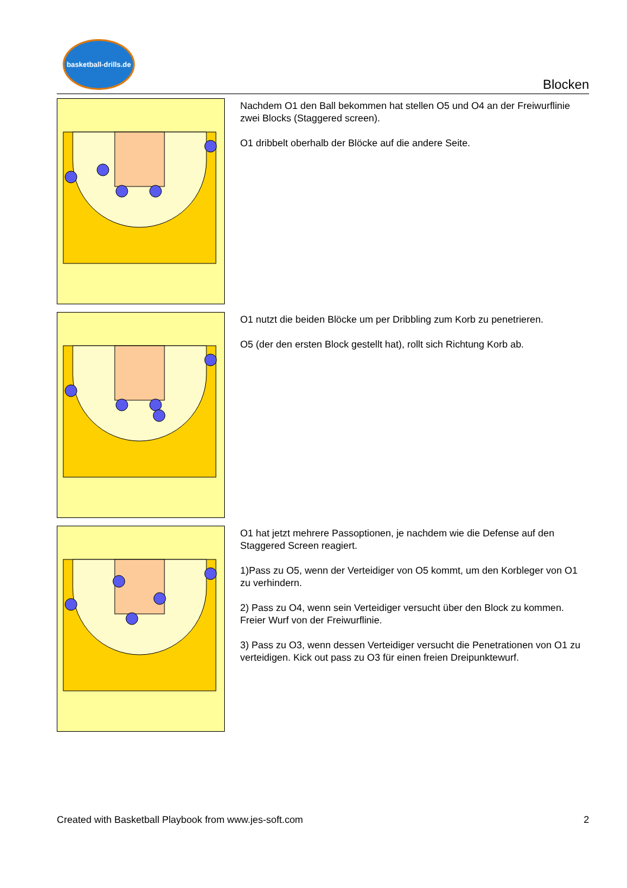basketball-drills.de
Blocken
Nachdem O1 den Ball bekommen hat stellen O5 und O4 an der Freiwurflinie zwei Blocks (Staggered screen).
O1 dribbelt oberhalb der Blöcke auf die andere Seite.
O1 nutzt die beiden Blöcke um per Dribbling zum Korb zu penetrieren.
O5 (der den ersten Block gestellt hat), rollt sich Richtung Korb ab.
O1 hat jetzt mehrere Passoptionen, je nachdem wie die Defense auf den Staggered Screen reagiert.
1)Pass zu O5, wenn der Verteidiger von O5 kommt, um den Korbleger von O1 zu verhindern.
2) Pass zu O4, wenn sein Verteidiger versucht über den Block zu kommen. Freier Wurf von der Freiwurflinie.
3) Pass zu O3, wenn dessen Verteidiger versucht die Penetrationen von O1 zu verteidigen. Kick out pass zu O3 für einen freien Dreipunktewurf.
Created with Basketball Playbook from www.jes-soft.com 2